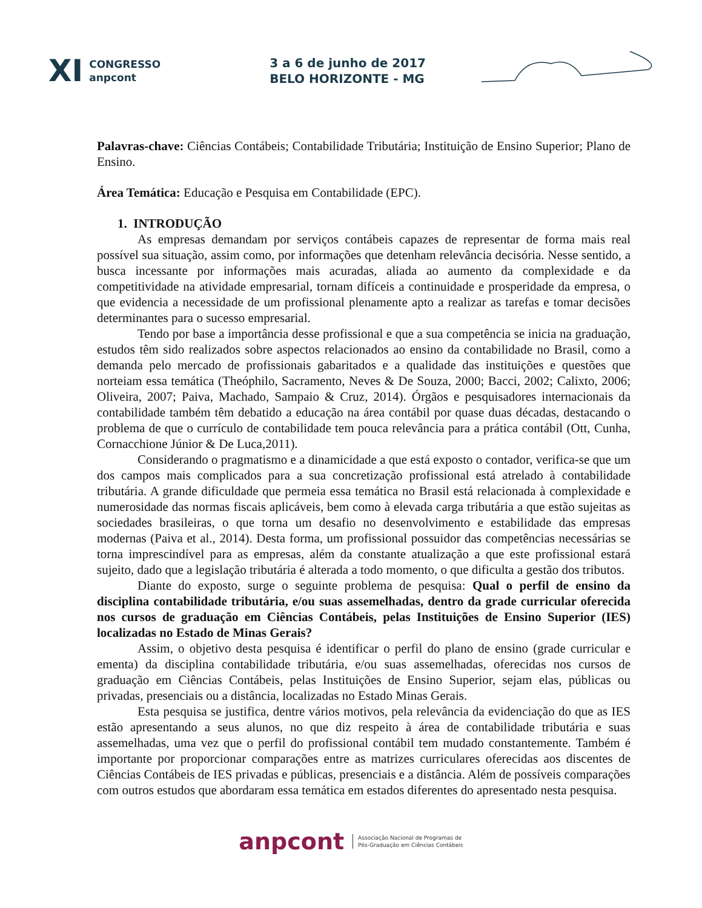XI CONGRESSO
anpcont 3 a 6 de junho de 2017
BELO HORIZONTE - MG
Palavras-chave: Ciências Contábeis; Contabilidade Tributária; Instituição de Ensino Superior; Plano de Ensino.
Área Temática: Educação e Pesquisa em Contabilidade (EPC).
1. INTRODUÇÃO
As empresas demandam por serviços contábeis capazes de representar de forma mais real possível sua situação, assim como, por informações que detenham relevância decisória. Nesse sentido, a busca incessante por informações mais acuradas, aliada ao aumento da complexidade e da competitividade na atividade empresarial, tornam difíceis a continuidade e prosperidade da empresa, o que evidencia a necessidade de um profissional plenamente apto a realizar as tarefas e tomar decisões determinantes para o sucesso empresarial.
Tendo por base a importância desse profissional e que a sua competência se inicia na graduação, estudos têm sido realizados sobre aspectos relacionados ao ensino da contabilidade no Brasil, como a demanda pelo mercado de profissionais gabaritados e a qualidade das instituições e questões que norteiam essa temática (Theóphilo, Sacramento, Neves & De Souza, 2000; Bacci, 2002; Calixto, 2006; Oliveira, 2007; Paiva, Machado, Sampaio & Cruz, 2014). Órgãos e pesquisadores internacionais da contabilidade também têm debatido a educação na área contábil por quase duas décadas, destacando o problema de que o currículo de contabilidade tem pouca relevância para a prática contábil (Ott, Cunha, Cornacchione Júnior & De Luca,2011).
Considerando o pragmatismo e a dinamicidade a que está exposto o contador, verifica-se que um dos campos mais complicados para a sua concretização profissional está atrelado à contabilidade tributária. A grande dificuldade que permeia essa temática no Brasil está relacionada à complexidade e numerosidade das normas fiscais aplicáveis, bem como à elevada carga tributária a que estão sujeitas as sociedades brasileiras, o que torna um desafio no desenvolvimento e estabilidade das empresas modernas (Paiva et al., 2014). Desta forma, um profissional possuidor das competências necessárias se torna imprescindível para as empresas, além da constante atualização a que este profissional estará sujeito, dado que a legislação tributária é alterada a todo momento, o que dificulta a gestão dos tributos.
Diante do exposto, surge o seguinte problema de pesquisa: Qual o perfil de ensino da disciplina contabilidade tributária, e/ou suas assemelhadas, dentro da grade curricular oferecida nos cursos de graduação em Ciências Contábeis, pelas Instituições de Ensino Superior (IES) localizadas no Estado de Minas Gerais?
Assim, o objetivo desta pesquisa é identificar o perfil do plano de ensino (grade curricular e ementa) da disciplina contabilidade tributária, e/ou suas assemelhadas, oferecidas nos cursos de graduação em Ciências Contábeis, pelas Instituições de Ensino Superior, sejam elas, públicas ou privadas, presenciais ou a distância, localizadas no Estado Minas Gerais.
Esta pesquisa se justifica, dentre vários motivos, pela relevância da evidenciação do que as IES estão apresentando a seus alunos, no que diz respeito à área de contabilidade tributária e suas assemelhadas, uma vez que o perfil do profissional contábil tem mudado constantemente. Também é importante por proporcionar comparações entre as matrizes curriculares oferecidas aos discentes de Ciências Contábeis de IES privadas e públicas, presenciais e a distância. Além de possíveis comparações com outros estudos que abordaram essa temática em estados diferentes do apresentado nesta pesquisa.
anpcont Associação Nacional de Programas de
Pós-Graduação em Ciências Contábeis